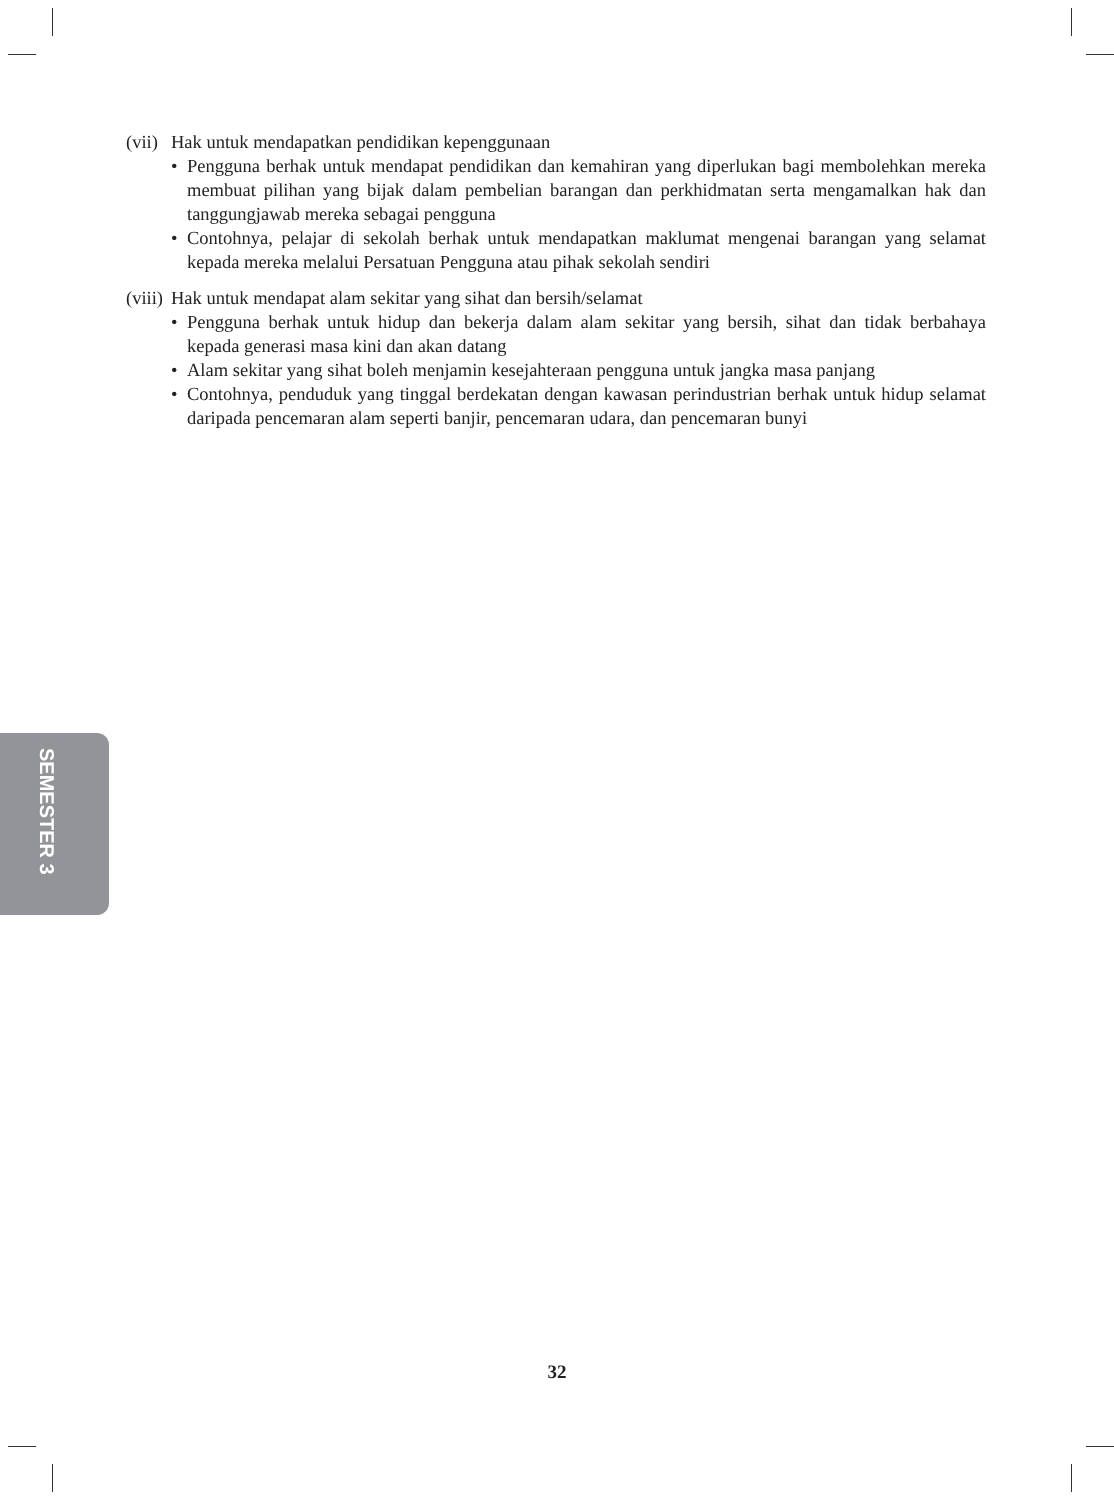(vii) Hak untuk mendapatkan pendidikan kepenggunaan
• Pengguna berhak untuk mendapat pendidikan dan kemahiran yang diperlukan bagi membolehkan mereka membuat pilihan yang bijak dalam pembelian barangan dan perkhidmatan serta mengamalkan hak dan tanggungjawab mereka sebagai pengguna
• Contohnya, pelajar di sekolah berhak untuk mendapatkan maklumat mengenai barangan yang selamat kepada mereka melalui Persatuan Pengguna atau pihak sekolah sendiri
(viii) Hak untuk mendapat alam sekitar yang sihat dan bersih/selamat
• Pengguna berhak untuk hidup dan bekerja dalam alam sekitar yang bersih, sihat dan tidak berbahaya kepada generasi masa kini dan akan datang
• Alam sekitar yang sihat boleh menjamin kesejahteraan pengguna untuk jangka masa panjang
• Contohnya, penduduk yang tinggal berdekatan dengan kawasan perindustrian berhak untuk hidup selamat daripada pencemaran alam seperti banjir, pencemaran udara, dan pencemaran bunyi
SEMESTER 3
32